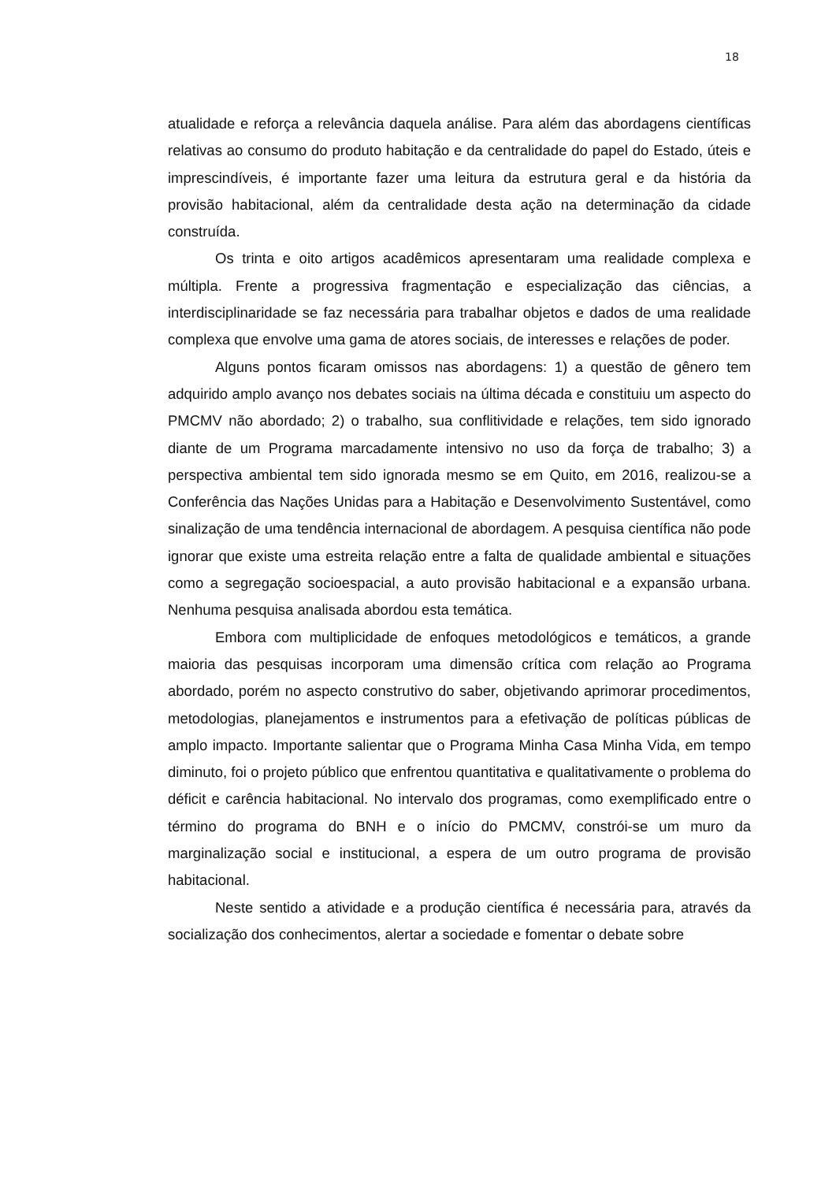18
atualidade e reforça a relevância daquela análise. Para além das abordagens científicas relativas ao consumo do produto habitação e da centralidade do papel do Estado, úteis e imprescindíveis, é importante fazer uma leitura da estrutura geral e da história da provisão habitacional, além da centralidade desta ação na determinação da cidade construída.
Os trinta e oito artigos acadêmicos apresentaram uma realidade complexa e múltipla. Frente a progressiva fragmentação e especialização das ciências, a interdisciplinaridade se faz necessária para trabalhar objetos e dados de uma realidade complexa que envolve uma gama de atores sociais, de interesses e relações de poder.
Alguns pontos ficaram omissos nas abordagens: 1) a questão de gênero tem adquirido amplo avanço nos debates sociais na última década e constituiu um aspecto do PMCMV não abordado; 2) o trabalho, sua conflitividade e relações, tem sido ignorado diante de um Programa marcadamente intensivo no uso da força de trabalho; 3) a perspectiva ambiental tem sido ignorada mesmo se em Quito, em 2016, realizou-se a Conferência das Nações Unidas para a Habitação e Desenvolvimento Sustentável, como sinalização de uma tendência internacional de abordagem. A pesquisa científica não pode ignorar que existe uma estreita relação entre a falta de qualidade ambiental e situações como a segregação socioespacial, a auto provisão habitacional e a expansão urbana. Nenhuma pesquisa analisada abordou esta temática.
Embora com multiplicidade de enfoques metodológicos e temáticos, a grande maioria das pesquisas incorporam uma dimensão crítica com relação ao Programa abordado, porém no aspecto construtivo do saber, objetivando aprimorar procedimentos, metodologias, planejamentos e instrumentos para a efetivação de políticas públicas de amplo impacto. Importante salientar que o Programa Minha Casa Minha Vida, em tempo diminuto, foi o projeto público que enfrentou quantitativa e qualitativamente o problema do déficit e carência habitacional. No intervalo dos programas, como exemplificado entre o término do programa do BNH e o início do PMCMV, constrói-se um muro da marginalização social e institucional, a espera de um outro programa de provisão habitacional.
Neste sentido a atividade e a produção científica é necessária para, através da socialização dos conhecimentos, alertar a sociedade e fomentar o debate sobre